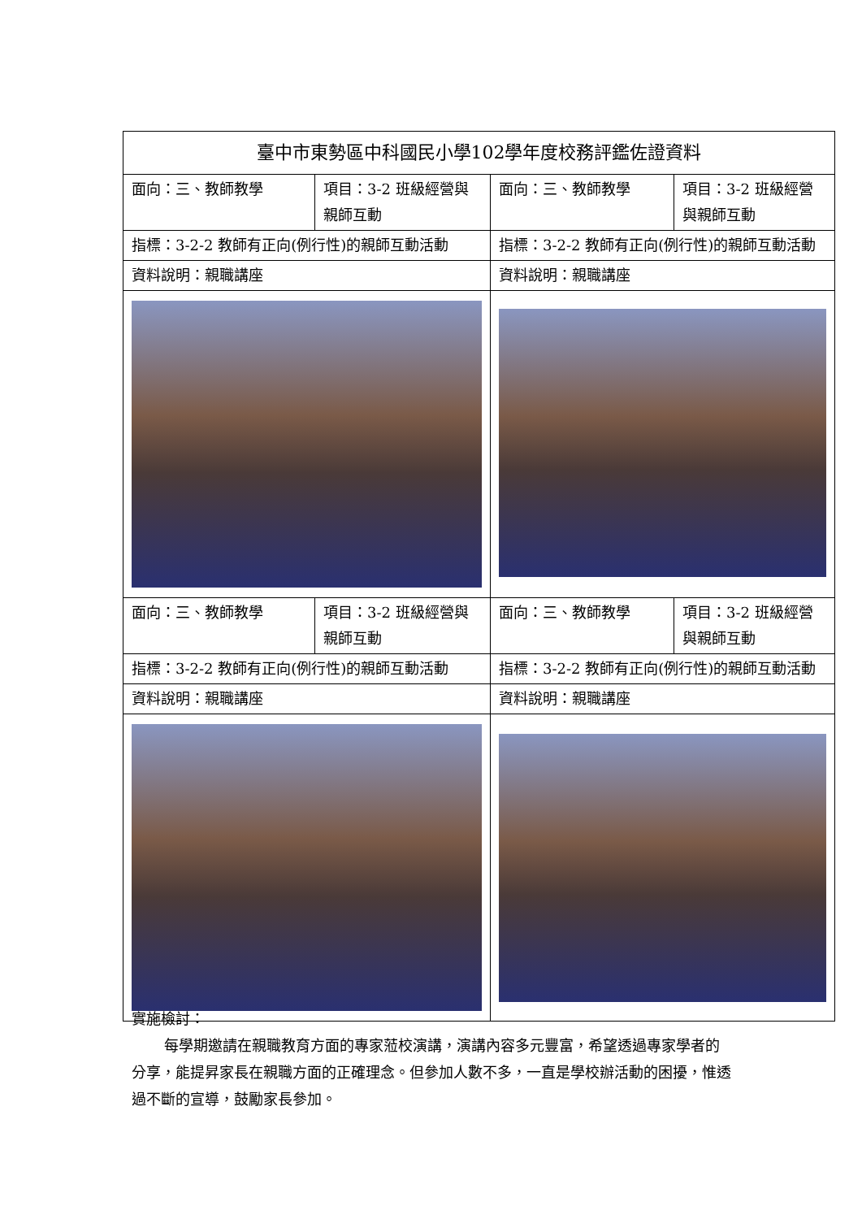| 臺中市東勢區中科國民小學102學年度校務評鑑佐證資料 | | | |
| 面向：三、教師教學 | 項目：3-2 班級經營與親師互動 | 面向：三、教師教學 | 項目：3-2 班級經營與親師互動 |
| 指標：3-2-2 教師有正向(例行性)的親師互動活動 | | 指標：3-2-2 教師有正向(例行性)的親師互動活動 | |
| 資料說明：親職講座 | | 資料說明：親職講座 | |
| 面向：三、教師教學 | 項目：3-2 班級經營與親師互動 | 面向：三、教師教學 | 項目：3-2 班級經營與親師互動 |
| 指標：3-2-2 教師有正向(例行性)的親師互動活動 | | 指標：3-2-2 教師有正向(例行性)的親師互動活動 | |
| 資料說明：親職講座 | | 資料說明：親職講座 | |
實施檢討：
每學期邀請在親職教育方面的專家蒞校演講，演講內容多元豐富，希望透過專家學者的分享，能提昇家長在親職方面的正確理念。但參加人數不多，一直是學校辦活動的困擾，惟透過不斷的宣導，鼓勵家長參加。